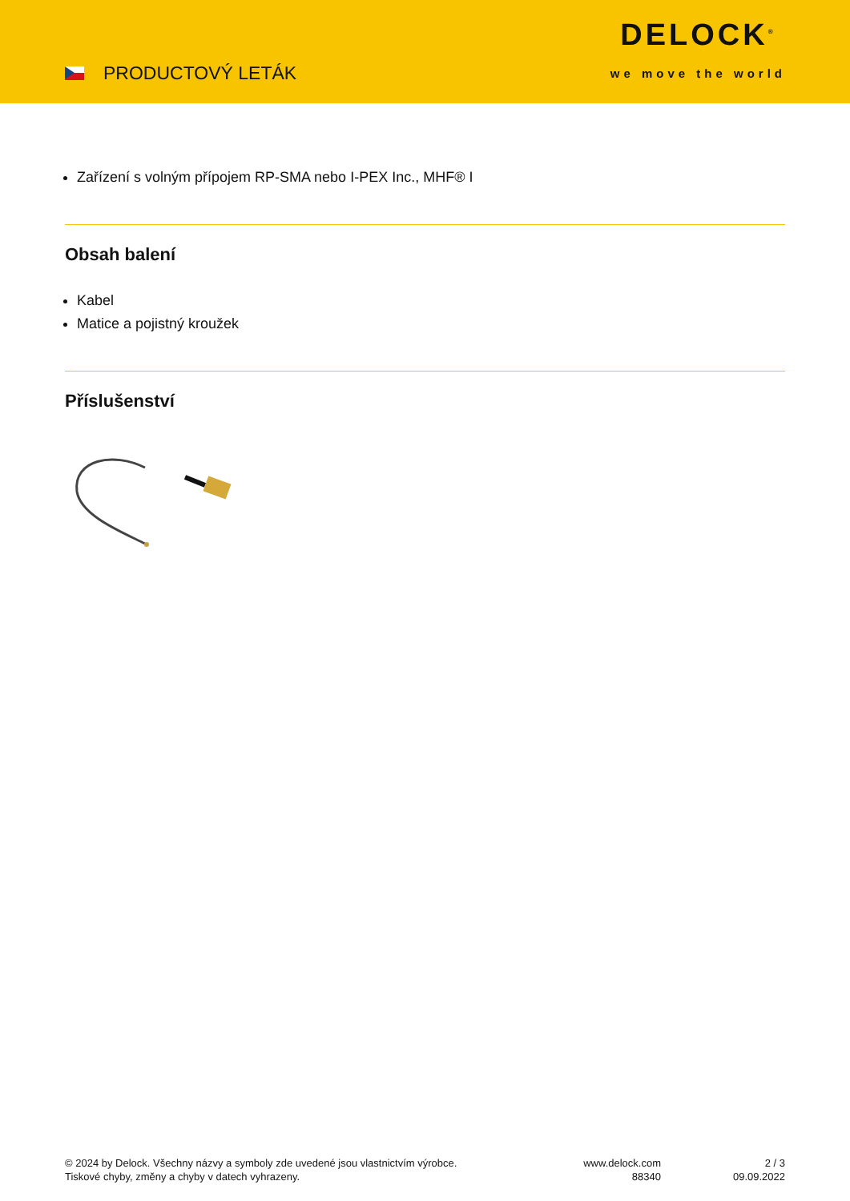PRODUCTOVÝ LETÁK
DELOCK<sup>®</sup>
we move the world
Zařízení s volným přípojem RP-SMA nebo I-PEX Inc., MHF® I
Obsah balení
Kabel
Matice a pojistný kroužek
Příslušenství
© 2024 by Delock. Všechny názvy a symboly zde uvedené jsou vlastnictvím výrobce.
Tiskové chyby, změny a chyby v datech vyhrazeny.
www.delock.com
88340
2 / 3
09.09.2022